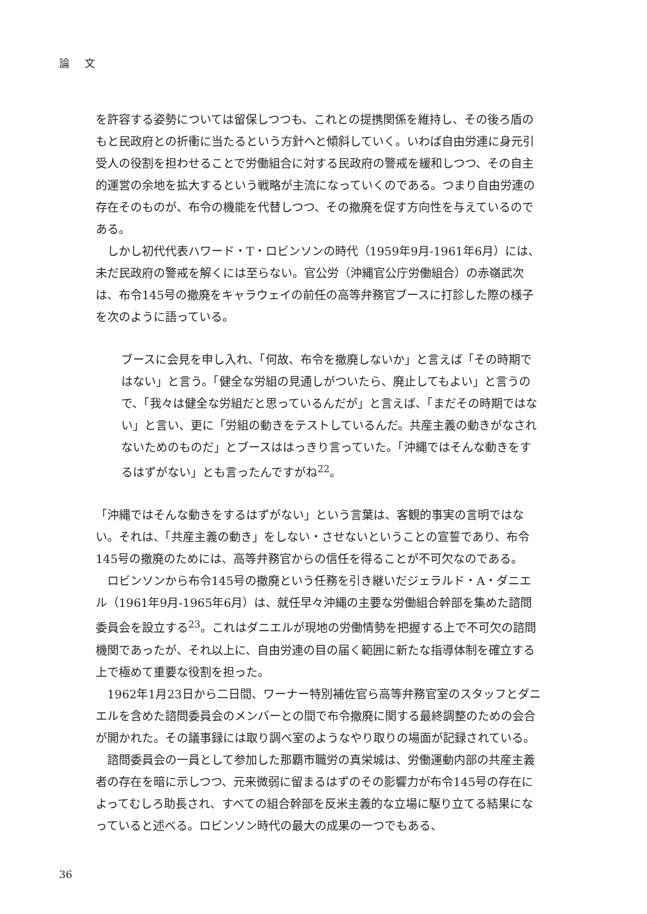論 文
を許容する姿勢については留保しつつも、これとの提携関係を維持し、その後ろ盾のもと民政府との折衝に当たるという方針へと傾斜していく。いわば自由労連に身元引受人の役割を担わせることで労働組合に対する民政府の警戒を緩和しつつ、その自主的運営の余地を拡大するという戦略が主流になっていくのである。つまり自由労連の存在そのものが、布令の機能を代替しつつ、その撤廃を促す方向性を与えているのである。
しかし初代代表ハワード・T・ロビンソンの時代（1959年9月-1961年6月）には、未だ民政府の警戒を解くには至らない。官公労（沖縄官公庁労働組合）の赤嶺武次は、布令145号の撤廃をキャラウェイの前任の高等弁務官ブースに打診した際の様子を次のように語っている。
ブースに会見を申し入れ、「何故、布令を撤廃しないか」と言えば「その時期ではない」と言う。「健全な労組の見通しがついたら、廃止してもよい」と言うので、「我々は健全な労組だと思っているんだが」と言えば、「まだその時期ではない」と言い、更に「労組の動きをテストしているんだ。共産主義の動きがなされないためのものだ」とブースははっきり言っていた。「沖縄ではそんな動きをするはずがない」とも言ったんですがね<sup>22</sup>。
「沖縄ではそんな動きをするはずがない」という言葉は、客観的事実の言明ではない。それは、「共産主義の動き」をしない・させないということの宣誓であり、布令145号の撤廃のためには、高等弁務官からの信任を得ることが不可欠なのである。
ロビンソンから布令145号の撤廃という任務を引き継いだジェラルド・A・ダニエル（1961年9月-1965年6月）は、就任早々沖縄の主要な労働組合幹部を集めた諮問委員会を設立する<sup>23</sup>。これはダニエルが現地の労働情勢を把握する上で不可欠の諮問機関であったが、それ以上に、自由労連の目の届く範囲に新たな指導体制を確立する上で極めて重要な役割を担った。
1962年1月23日から二日間、ワーナー特別補佐官ら高等弁務官室のスタッフとダニエルを含めた諮問委員会のメンバーとの間で布令撤廃に関する最終調整のための会合が開かれた。その議事録には取り調べ室のようなやり取りの場面が記録されている。
諮問委員会の一員として参加した那覇市職労の真栄城は、労働運動内部の共産主義者の存在を暗に示しつつ、元来微弱に留まるはずのその影響力が布令145号の存在によってむしろ助長され、すべての組合幹部を反米主義的な立場に駆り立てる結果になっていると述べる。ロビンソン時代の最大の成果の一つでもある、
36